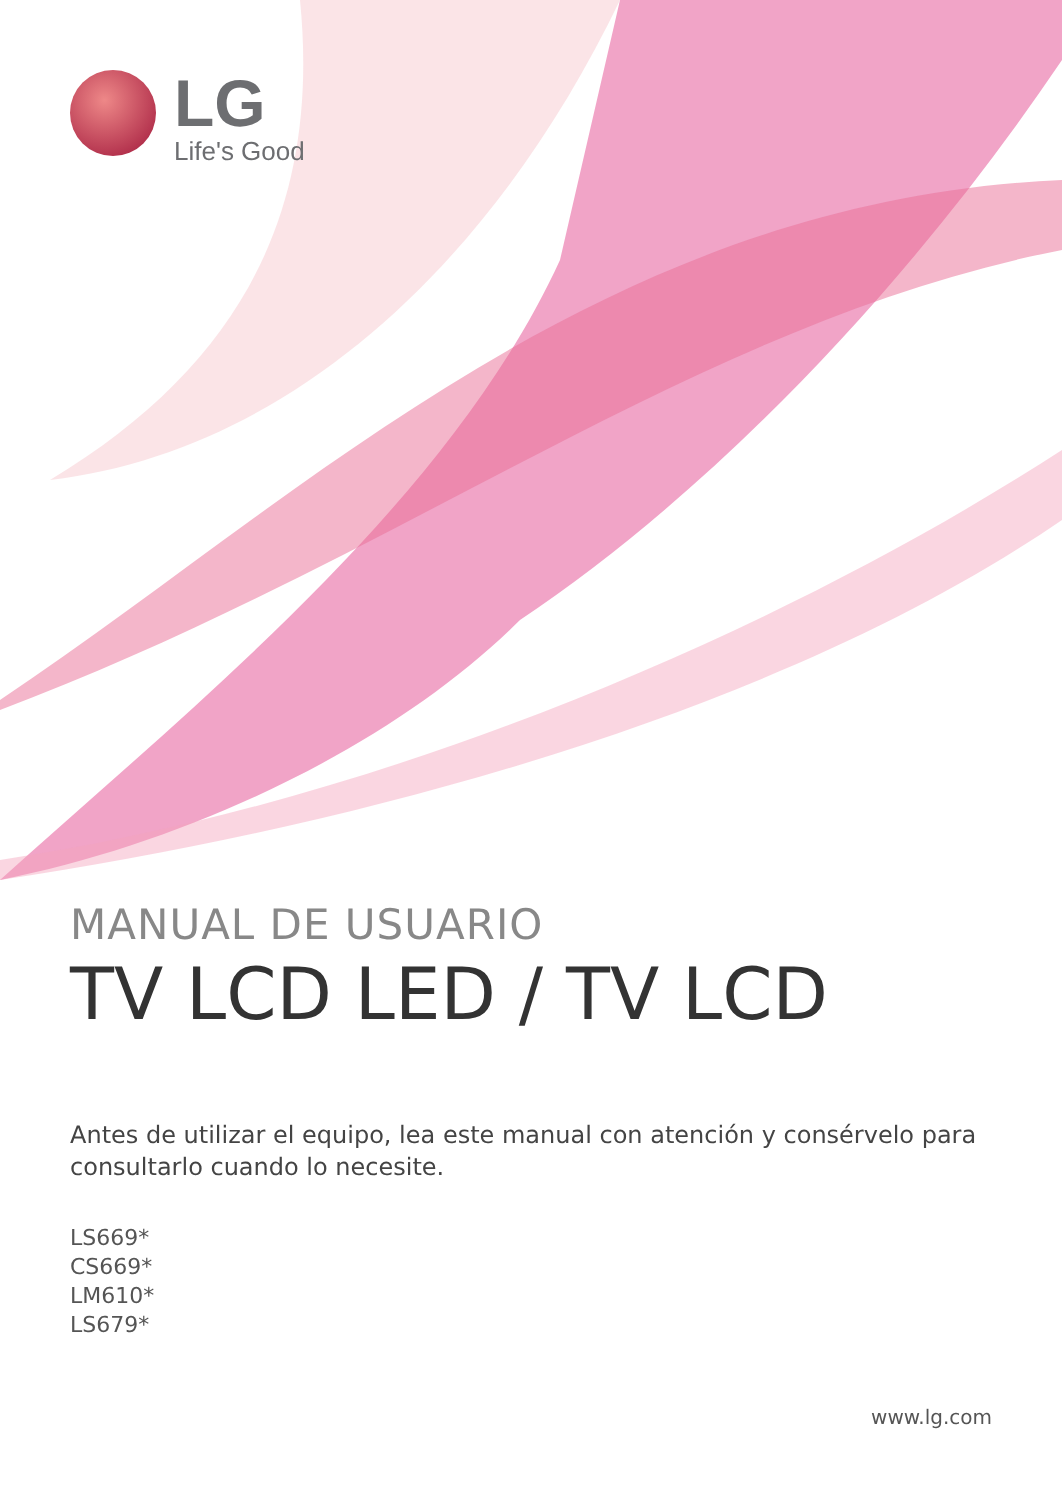LG
Life's Good
MANUAL DE USUARIO
TV LCD LED / TV LCD
Antes de utilizar el equipo, lea este manual con atención y consérvelo para consultarlo cuando lo necesite.
LS669*
CS669*
LM610*
LS679*
www.lg.com